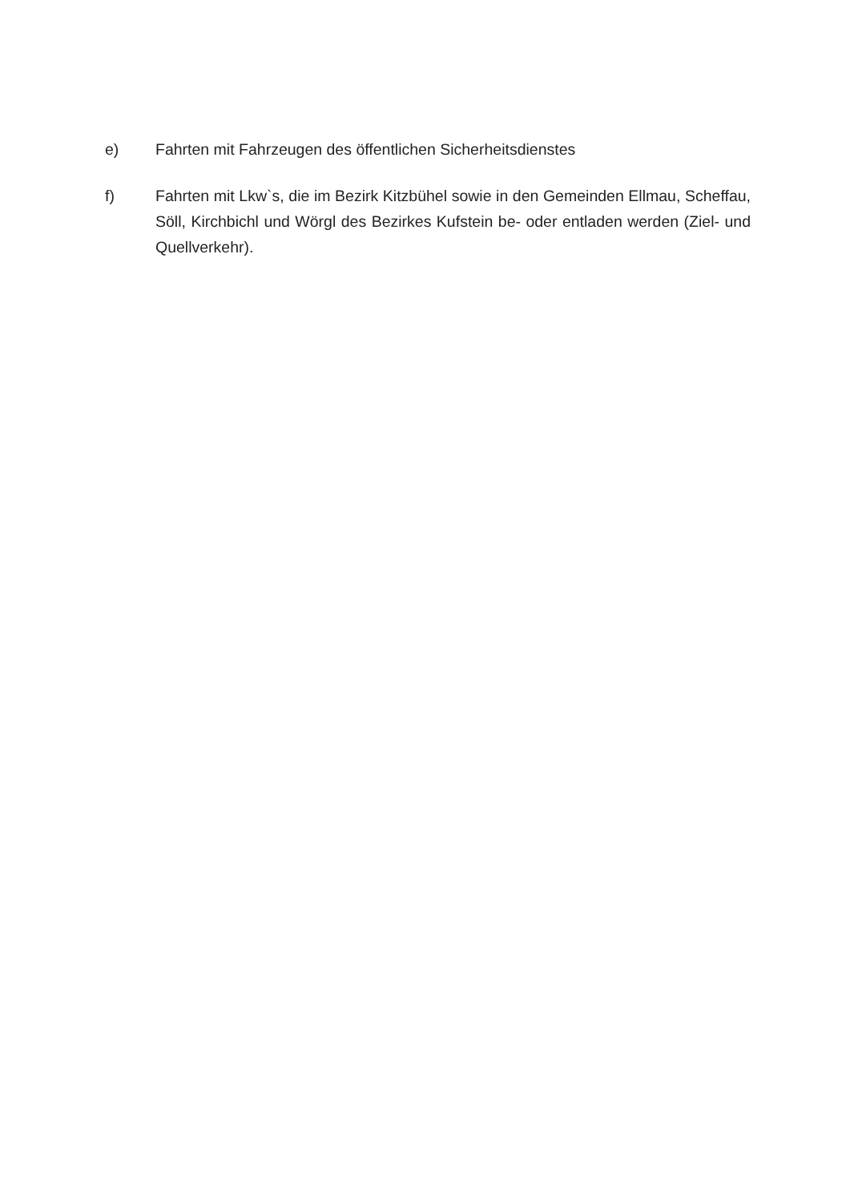e) Fahrten mit Fahrzeugen des öffentlichen Sicherheitsdienstes
f) Fahrten mit Lkw`s, die im Bezirk Kitzbühel sowie in den Gemeinden Ellmau, Scheffau, Söll, Kirchbichl und Wörgl des Bezirkes Kufstein be- oder entladen werden (Ziel- und Quellverkehr).